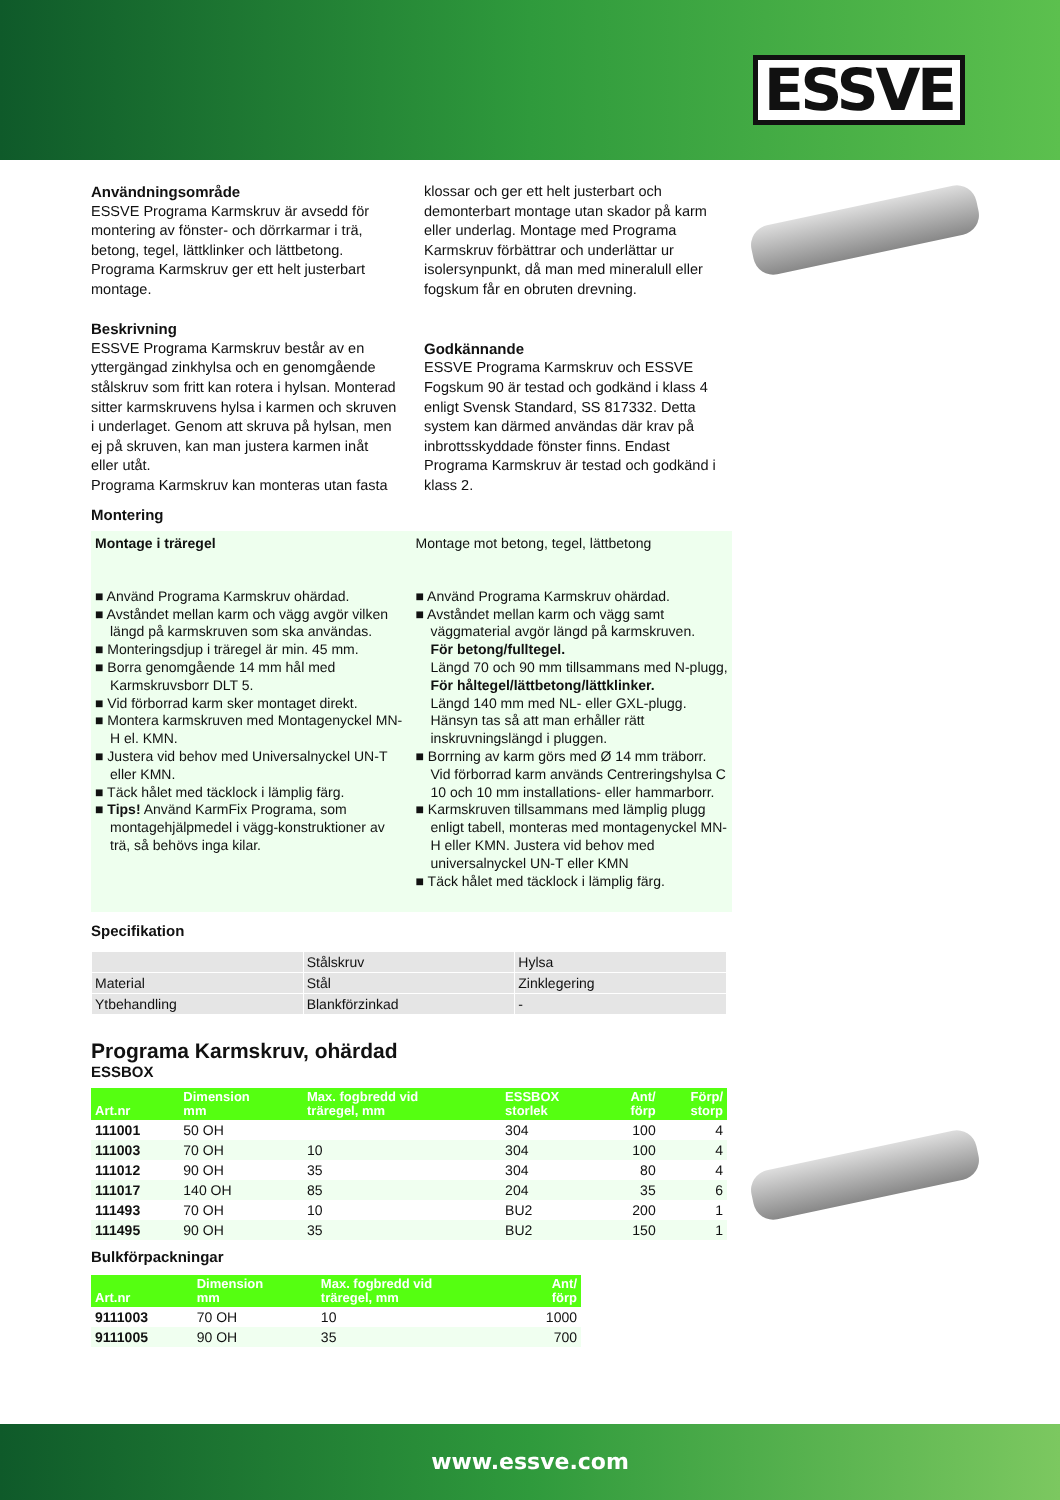ESSVE
Användningsområde
ESSVE Programa Karmskruv är avsedd för montering av fönster- och dörrkarmar i trä, betong, tegel, lättklinker och lättbetong. Programa Karmskruv ger ett helt justerbart montage.
Beskrivning
ESSVE Programa Karmskruv består av en yttergängad zinkhylsa och en genomgående stålskruv som fritt kan rotera i hylsan. Monterad sitter karmskruvens hylsa i karmen och skruven i underlaget. Genom att skruva på hylsan, men ej på skruven, kan man justera karmen inåt eller utåt.
Programa Karmskruv kan monteras utan fasta
klossar och ger ett helt justerbart och demonterbart montage utan skador på karm eller underlag. Montage med Programa Karmskruv förbättrar och underlättar ur isolersynpunkt, då man med mineralull eller fogskum får en obruten drevning.
Godkännande
ESSVE Programa Karmskruv och ESSVE Fogskum 90 är testad och godkänd i klass 4 enligt Svensk Standard, SS 817332. Detta system kan därmed användas där krav på inbrottsskyddade fönster finns. Endast Programa Karmskruv är testad och godkänd i klass 2.
Montering
Montage i träregel
■ Använd Programa Karmskruv ohärdad.
■ Avståndet mellan karm och vägg avgör vilken längd på karmskruven som ska användas.
■ Monteringsdjup i träregel är min. 45 mm.
■ Borra genomgående 14 mm hål med Karmskruvsborr DLT 5.
■ Vid förborrad karm sker montaget direkt.
■ Montera karmskruven med Montagenyckel MN-H el. KMN.
■ Justera vid behov med Universalnyckel UN-T eller KMN.
■ Täck hålet med täcklock i lämplig färg.
■ Tips! Använd KarmFix Programa, som montagehjälpmedel i vägg-konstruktioner av trä, så behövs inga kilar.
Montage mot betong, tegel, lättbetong
■ Använd Programa Karmskruv ohärdad.
■ Avståndet mellan karm och vägg samt väggmaterial avgör längd på karmskruven.
För betong/fulltegel.
Längd 70 och 90 mm tillsammans med N-plugg,
För håltegel/lättbetong/lättklinker.
Längd 140 mm med NL- eller GXL-plugg. Hänsyn tas så att man erhåller rätt inskruvningslängd i pluggen.
■ Borrning av karm görs med Ø 14 mm träborr. Vid förborrad karm används Centreringshylsa C 10 och 10 mm installations- eller hammarborr.
■ Karmskruven tillsammans med lämplig plugg enligt tabell, monteras med montagenyckel MN-H eller KMN. Justera vid behov med universalnyckel UN-T eller KMN
■ Täck hålet med täcklock i lämplig färg.
Specifikation
| | Stålskruv | Hylsa |
| Material | Stål | Zinklegering |
| Ytbehandling | Blankförzinkad | - |
Programa Karmskruv, ohärdad
ESSBOX
| Art.nr | Dimension mm | Max. fogbredd vid träregel, mm | ESSBOX storlek | Ant/ förp | Förp/ storp |
| --- | --- | --- | --- | --- | --- |
| 111001 | 50 OH | | 304 | 100 | 4 |
| 111003 | 70 OH | 10 | 304 | 100 | 4 |
| 111012 | 90 OH | 35 | 304 | 80 | 4 |
| 111017 | 140 OH | 85 | 204 | 35 | 6 |
| 111493 | 70 OH | 10 | BU2 | 200 | 1 |
| 111495 | 90 OH | 35 | BU2 | 150 | 1 |
Bulkförpackningar
| Art.nr | Dimension mm | Max. fogbredd vid träregel, mm | Ant/ förp |
| --- | --- | --- | --- |
| 9111003 | 70 OH | 10 | 1000 |
| 9111005 | 90 OH | 35 | 700 |
www.essve.com